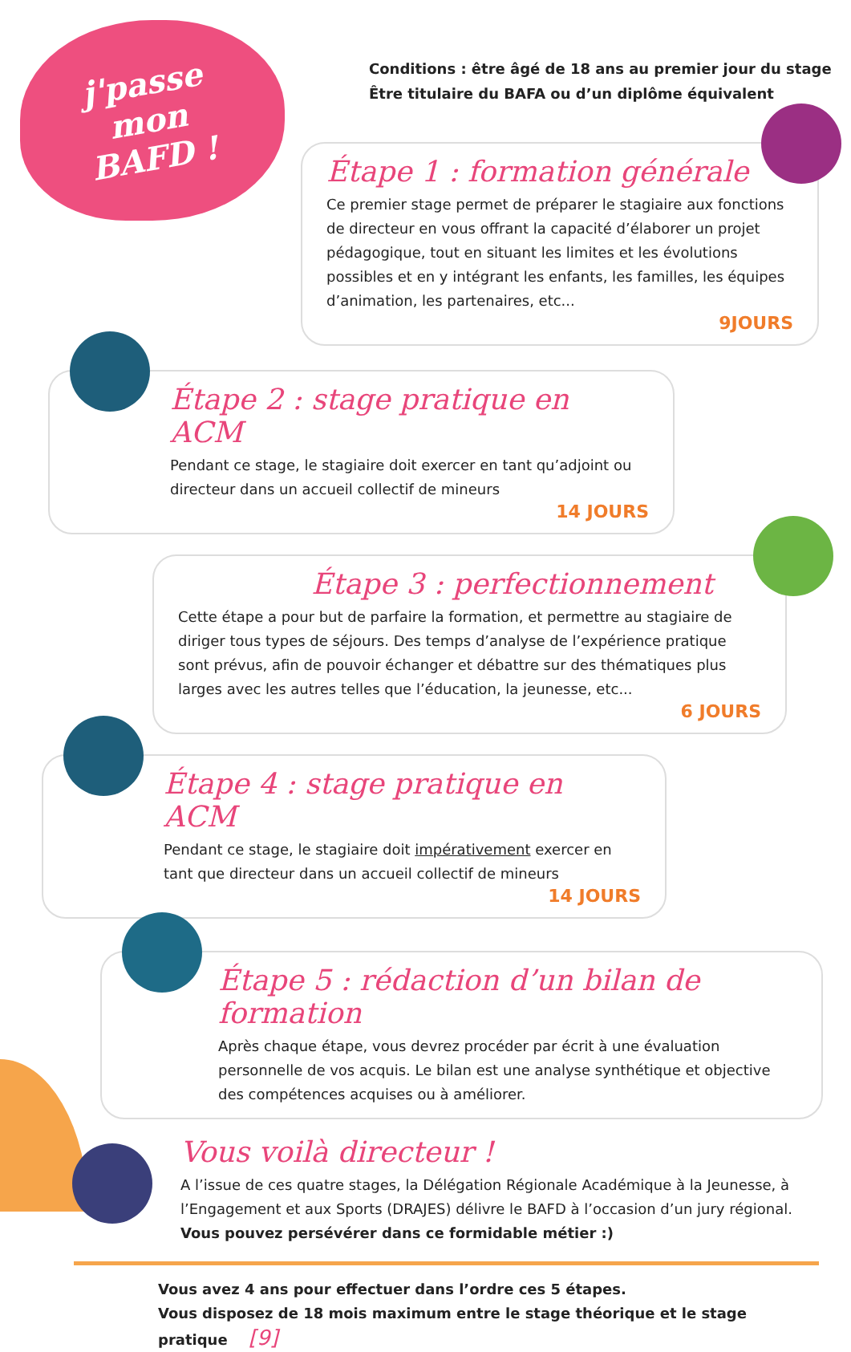j'passe mon BAFD !
Conditions : être âgé de 18 ans au premier jour du stage
Être titulaire du BAFA ou d’un diplôme équivalent
Étape 1 : formation générale
Ce premier stage permet de préparer le stagiaire aux fonctions de directeur en vous offrant la capacité d’élaborer un projet pédagogique, tout en situant les limites et les évolutions possibles et en y intégrant les enfants, les familles, les équipes d’animation, les partenaires, etc...
9JOURS
Étape 2 : stage pratique en ACM
Pendant ce stage, le stagiaire doit exercer en tant qu’adjoint ou directeur dans un accueil collectif de mineurs
14 JOURS
Étape 3 : perfectionnement
Cette étape a pour but de parfaire la formation, et permettre au stagiaire de diriger tous types de séjours. Des temps d’analyse de l’expérience pratique sont prévus, afin de pouvoir échanger et débattre sur des thématiques plus larges avec les autres telles que l’éducation, la jeunesse, etc...
6 JOURS
Étape 4 : stage pratique en ACM
Pendant ce stage, le stagiaire doit impérativement exercer en tant que directeur dans un accueil collectif de mineurs
14 JOURS
Étape 5 : rédaction d’un bilan de formation
Après chaque étape, vous devrez procéder par écrit à une évaluation personnelle de vos acquis. Le bilan est une analyse synthétique et objective des compétences acquises ou à améliorer.
Vous voilà directeur !
A l’issue de ces quatre stages, la Délégation Régionale Académique à la Jeunesse, à l’Engagement et aux Sports (DRAJES) délivre le BAFD à l’occasion d’un jury régional.
Vous pouvez persévérer dans ce formidable métier :)
Vous avez 4 ans pour effectuer dans l’ordre ces 5 étapes.
Vous disposez de 18 mois maximum entre le stage théorique et le stage pratique [9]